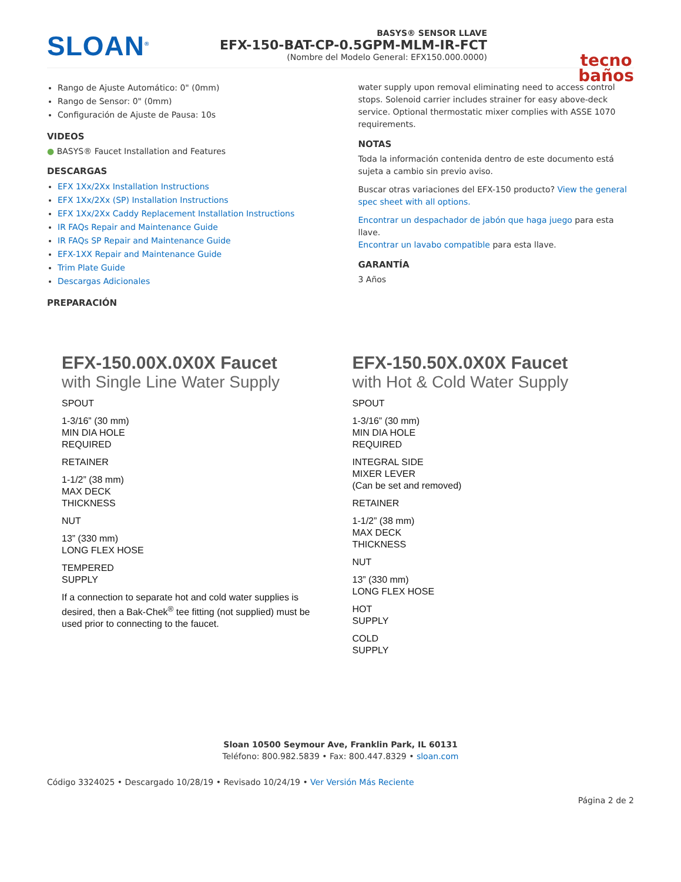SLOAN<sup>®</sup>
BASYS® SENSOR LLAVE
EFX-150-BAT-CP-0.5GPM-MLM-IR-FCT
(Nombre del Modelo General: EFX150.000.0000)
tecno
baños
Rango de Ajuste Automático: 0" (0mm)
Rango de Sensor: 0" (0mm)
Configuración de Ajuste de Pausa: 10s
VIDEOS
● BASYS® Faucet Installation and Features
DESCARGAS
EFX 1Xx/2Xx Installation Instructions
EFX 1Xx/2Xx (SP) Installation Instructions
EFX 1Xx/2Xx Caddy Replacement Installation Instructions
IR FAQs Repair and Maintenance Guide
IR FAQs SP Repair and Maintenance Guide
EFX-1XX Repair and Maintenance Guide
Trim Plate Guide
Descargas Adicionales
PREPARACIÓN
water supply upon removal eliminating need to access control stops. Solenoid carrier includes strainer for easy above-deck service. Optional thermostatic mixer complies with ASSE 1070 requirements.
NOTAS
Toda la información contenida dentro de este documento está sujeta a cambio sin previo aviso.
Buscar otras variaciones del EFX-150 producto? View the general spec sheet with all options.
Encontrar un despachador de jabón que haga juego para esta llave.
Encontrar un lavabo compatible para esta llave.
GARANTÍA
3 Años
EFX-150.00X.0X0X Faucet
with Single Line Water Supply
SPOUT
1-3/16” (30 mm)
MIN DIA HOLE
REQUIRED
RETAINER
1-1/2” (38 mm)
MAX DECK
THICKNESS
NUT
13” (330 mm)
LONG FLEX HOSE
TEMPERED
SUPPLY
If a connection to separate hot and cold water supplies is desired, then a Bak-Chek<sup>®</sup> tee fitting (not supplied) must be used prior to connecting to the faucet.
EFX-150.50X.0X0X Faucet
with Hot & Cold Water Supply
SPOUT
1-3/16” (30 mm)
MIN DIA HOLE
REQUIRED
INTEGRAL SIDE
MIXER LEVER
(Can be set and removed)
RETAINER
1-1/2” (38 mm)
MAX DECK
THICKNESS
NUT
13” (330 mm)
LONG FLEX HOSE
HOT
SUPPLY
COLD
SUPPLY
Sloan 10500 Seymour Ave, Franklin Park, IL 60131
Teléfono: 800.982.5839 • Fax: 800.447.8329 • sloan.com
Código 3324025 • Descargado 10/28/19 • Revisado 10/24/19 • Ver Versión Más Reciente
Página 2 de 2